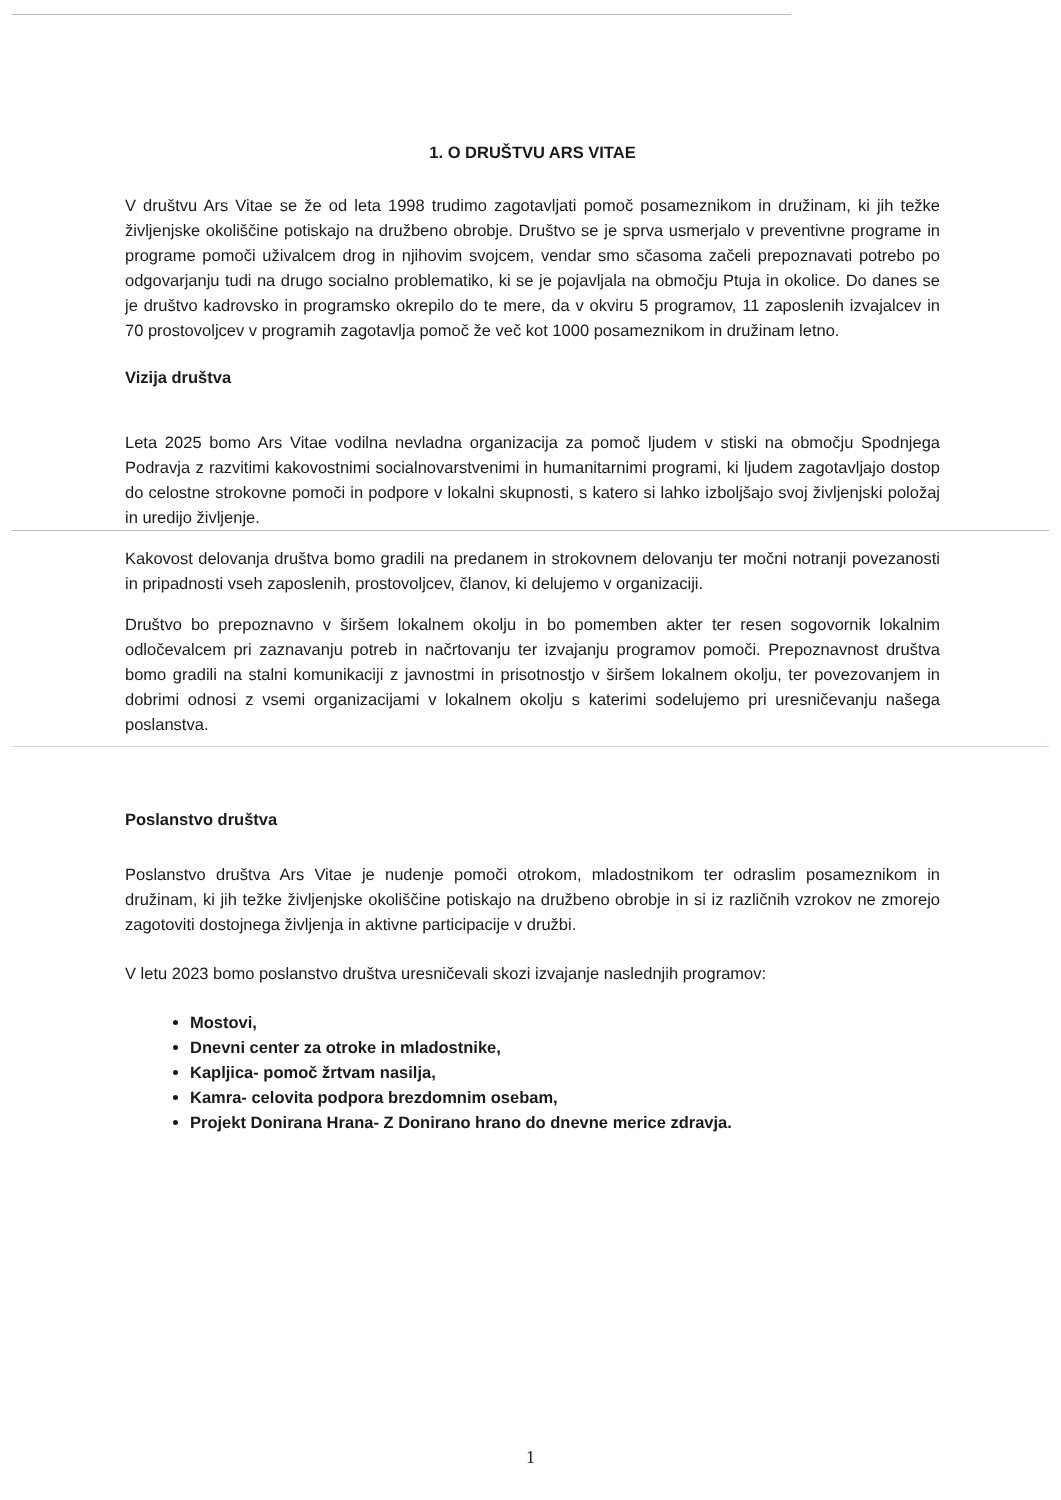1. O DRUŠTVU ARS VITAE
V društvu Ars Vitae se že od leta 1998 trudimo zagotavljati pomoč posameznikom in družinam, ki jih težke življenjske okoliščine potiskajo na družbeno obrobje. Društvo se je sprva usmerjalo v preventivne programe in programe pomoči uživalcem drog in njihovim svojcem, vendar smo sčasoma začeli prepoznavati potrebo po odgovarjanju tudi na drugo socialno problematiko, ki se je pojavljala na območju Ptuja in okolice. Do danes se je društvo kadrovsko in programsko okrepilo do te mere, da v okviru 5 programov, 11 zaposlenih izvajalcev in 70 prostovoljcev v programih zagotavlja pomoč že več kot 1000 posameznikom in družinam letno.
Vizija društva
Leta 2025 bomo Ars Vitae vodilna nevladna organizacija za pomoč ljudem v stiski na območju Spodnjega Podravja z razvitimi kakovostnimi socialnovarstvenimi in humanitarnimi programi, ki ljudem zagotavljajo dostop do celostne strokovne pomoči in podpore v lokalni skupnosti, s katero si lahko izboljšajo svoj življenjski položaj in uredijo življenje.
Kakovost delovanja društva bomo gradili na predanem in strokovnem delovanju ter močni notranji povezanosti in pripadnosti vseh zaposlenih, prostovoljcev, članov, ki delujemo v organizaciji.
Društvo bo prepoznavno v širšem lokalnem okolju in bo pomemben akter ter resen sogovornik lokalnim odločevalcem pri zaznavanju potreb in načrtovanju ter izvajanju programov pomoči. Prepoznavnost društva bomo gradili na stalni komunikaciji z javnostmi in prisotnostjo v širšem lokalnem okolju, ter povezovanjem in dobrimi odnosi z vsemi organizacijami v lokalnem okolju s katerimi sodelujemo pri uresničevanju našega poslanstva.
Poslanstvo društva
Poslanstvo društva Ars Vitae je nudenje pomoči otrokom, mladostnikom ter odraslim posameznikom in družinam, ki jih težke življenjske okoliščine potiskajo na družbeno obrobje in si iz različnih vzrokov ne zmorejo zagotoviti dostojnega življenja in aktivne participacije v družbi.
V letu 2023 bomo poslanstvo društva uresničevali skozi izvajanje naslednjih programov:
Mostovi,
Dnevni center za otroke in mladostnike,
Kapljica- pomoč žrtvam nasilja,
Kamra- celovita podpora brezdomnim osebam,
Projekt Donirana Hrana- Z Donirano hrano do dnevne merice zdravja.
1